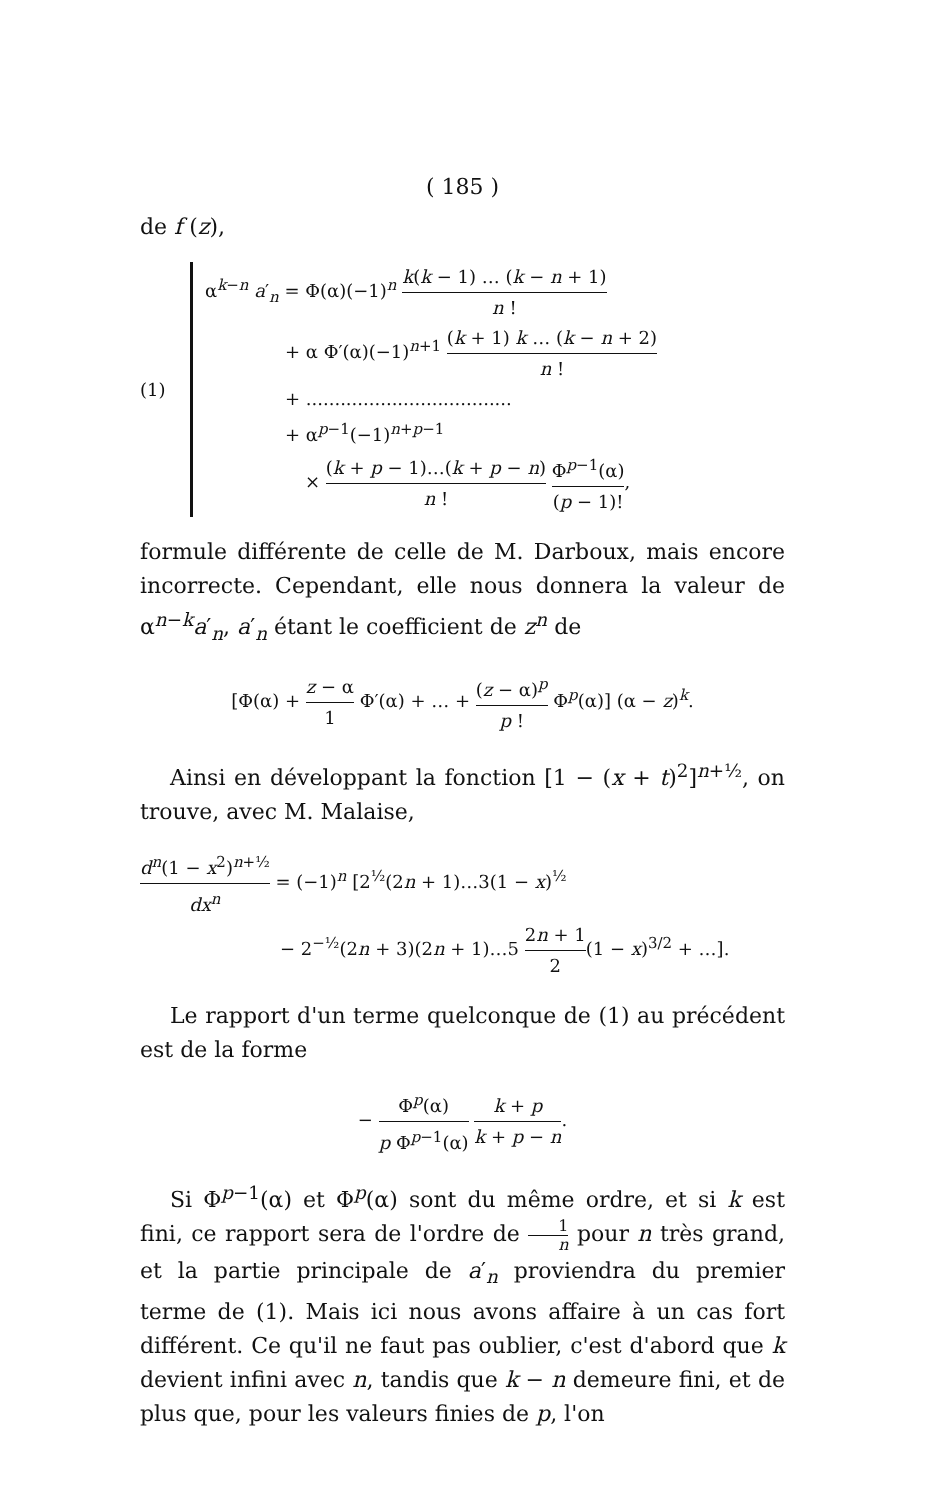( 185 )
de f (z),
(1)
α<sup>k−n</sup> a′<sub>n</sub> = Φ(α)(−1)<sup>n</sup> k(k − 1) … (k − n + 1) n !
+ α Φ′(α)(−1)<sup>n+1</sup> (k + 1) k … (k − n + 2) n !
+ ....................................
+ α<sup>p−1</sup>(−1)<sup>n+p−1</sup>
× (k + p − 1)…(k + p − n) n ! Φ<sup>p−1</sup>(α) (p − 1)!,
formule différente de celle de M. Darboux, mais encore incorrecte. Cependant, elle nous donnera la valeur de α<sup>n−k</sup>a′<sub>n</sub>, a′<sub>n</sub> étant le coefficient de z<sup>n</sup> de
[Φ(α) + z − α 1 Φ′(α) + … + (z − α)<sup>p</sup> p ! Φ<sup>p</sup>(α)] (α − z)<sup>k</sup>.
Ainsi en développant la fonction [1 − (x + t)<sup>2</sup>]<sup>n+½</sup>, on trouve, avec M. Malaise,
d<sup>n</sup>(1 − x<sup>2</sup>)<sup>n+½</sup> dx<sup>n</sup> = (−1)<sup>n</sup> [2<sup>½</sup>(2n + 1)…3(1 − x)<sup>½</sup>
− 2<sup>−½</sup>(2n + 3)(2n + 1)…5 2n + 1 2(1 − x)<sup>3/2</sup> + …].
Le rapport d'un terme quelconque de (1) au précédent est de la forme
− Φ<sup>p</sup>(α) p Φ<sup>p−1</sup>(α) k + p k + p − n.
Si Φ<sup>p−1</sup>(α) et Φ<sup>p</sup>(α) sont du même ordre, et si k est fini, ce rapport sera de l'ordre de 1 n pour n très grand, et la partie principale de a′<sub>n</sub> proviendra du premier terme de (1). Mais ici nous avons affaire à un cas fort différent. Ce qu'il ne faut pas oublier, c'est d'abord que k devient infini avec n, tandis que k − n demeure fini, et de plus que, pour les valeurs finies de p, l'on